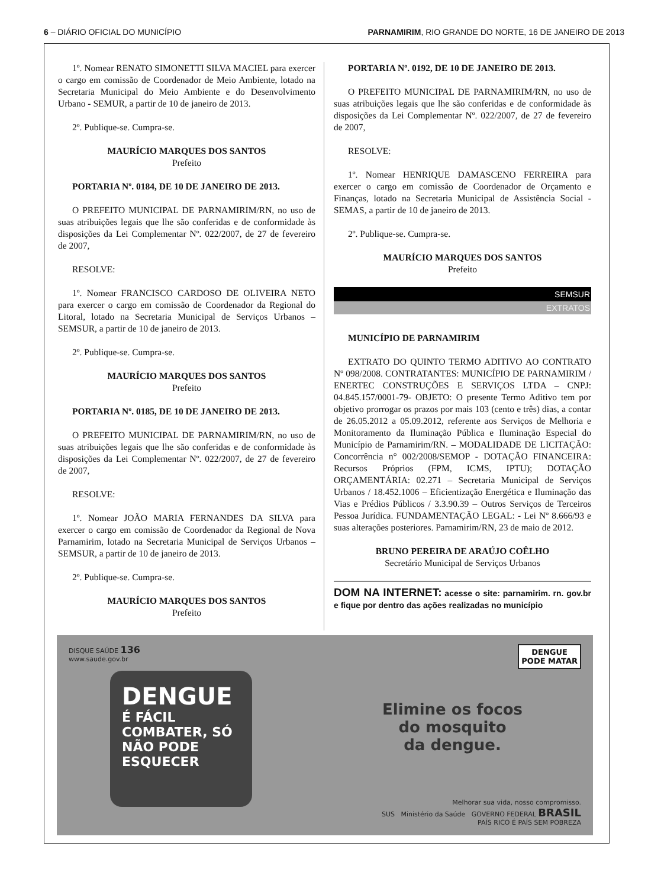6 – DIÁRIO OFICIAL DO MUNICÍPIO PARNAMIRIM, RIO GRANDE DO NORTE, 16 DE JANEIRO DE 2013
1º. Nomear RENATO SIMONETTI SILVA MACIEL para exercer o cargo em comissão de Coordenador de Meio Ambiente, lotado na Secretaria Municipal do Meio Ambiente e do Desenvolvimento Urbano - SEMUR, a partir de 10 de janeiro de 2013.
2º. Publique-se. Cumpra-se.
MAURÍCIO MARQUES DOS SANTOS
Prefeito
PORTARIA Nº. 0184, DE 10 DE JANEIRO DE 2013.
O PREFEITO MUNICIPAL DE PARNAMIRIM/RN, no uso de suas atribuições legais que lhe são conferidas e de conformidade às disposições da Lei Complementar Nº. 022/2007, de 27 de fevereiro de 2007,
RESOLVE:
1º. Nomear FRANCISCO CARDOSO DE OLIVEIRA NETO para exercer o cargo em comissão de Coordenador da Regional do Litoral, lotado na Secretaria Municipal de Serviços Urbanos – SEMSUR, a partir de 10 de janeiro de 2013.
2º. Publique-se. Cumpra-se.
MAURÍCIO MARQUES DOS SANTOS
Prefeito
PORTARIA Nº. 0185, DE 10 DE JANEIRO DE 2013.
O PREFEITO MUNICIPAL DE PARNAMIRIM/RN, no uso de suas atribuições legais que lhe são conferidas e de conformidade às disposições da Lei Complementar Nº. 022/2007, de 27 de fevereiro de 2007,
RESOLVE:
1º. Nomear JOÃO MARIA FERNANDES DA SILVA para exercer o cargo em comissão de Coordenador da Regional de Nova Parnamirim, lotado na Secretaria Municipal de Serviços Urbanos – SEMSUR, a partir de 10 de janeiro de 2013.
2º. Publique-se. Cumpra-se.
MAURÍCIO MARQUES DOS SANTOS
Prefeito
PORTARIA Nº. 0192, DE 10 DE JANEIRO DE 2013.
O PREFEITO MUNICIPAL DE PARNAMIRIM/RN, no uso de suas atribuições legais que lhe são conferidas e de conformidade às disposições da Lei Complementar Nº. 022/2007, de 27 de fevereiro de 2007,
RESOLVE:
1º. Nomear HENRIQUE DAMASCENO FERREIRA para exercer o cargo em comissão de Coordenador de Orçamento e Finanças, lotado na Secretaria Municipal de Assistência Social - SEMAS, a partir de 10 de janeiro de 2013.
2º. Publique-se. Cumpra-se.
MAURÍCIO MARQUES DOS SANTOS
Prefeito
SEMSUR
EXTRATOS
MUNICÍPIO DE PARNAMIRIM
EXTRATO DO QUINTO TERMO ADITIVO AO CONTRATO Nº 098/2008. CONTRATANTES: MUNICÍPIO DE PARNAMIRIM / ENERTEC CONSTRUÇÕES E SERVIÇOS LTDA – CNPJ: 04.845.157/0001-79- OBJETO: O presente Termo Aditivo tem por objetivo prorrogar os prazos por mais 103 (cento e três) dias, a contar de 26.05.2012 a 05.09.2012, referente aos Serviços de Melhoria e Monitoramento da Iluminação Pública e Iluminação Especial do Município de Parnamirim/RN. – MODALIDADE DE LICITAÇÃO: Concorrência n° 002/2008/SEMOP - DOTAÇÃO FINANCEIRA: Recursos Próprios (FPM, ICMS, IPTU); DOTAÇÃO ORÇAMENTÁRIA: 02.271 – Secretaria Municipal de Serviços Urbanos / 18.452.1006 – Eficientização Energética e Iluminação das Vias e Prédios Públicos / 3.3.90.39 – Outros Serviços de Terceiros Pessoa Jurídica. FUNDAMENTAÇÃO LEGAL: - Lei Nº 8.666/93 e suas alterações posteriores. Parnamirim/RN, 23 de maio de 2012.
BRUNO PEREIRA DE ARAÚJO COÊLHO
Secretário Municipal de Serviços Urbanos
DOM NA INTERNET: acesse o site: parnamirim. rn. gov.br e fique por dentro das ações realizadas no município
DISQUE SAÚDE 136
www.saude.gov.br
DENGUE
É FÁCIL COMBATER, SÓ NÃO PODE ESQUECER
Elimine os focos
do mosquito
da dengue.
DENGUE
PODE MATAR
Melhorar sua vida, nosso compromisso.
SUS Ministério da Saúde GOVERNO FEDERAL BRASIL
PAÍS RICO É PAÍS SEM POBREZA